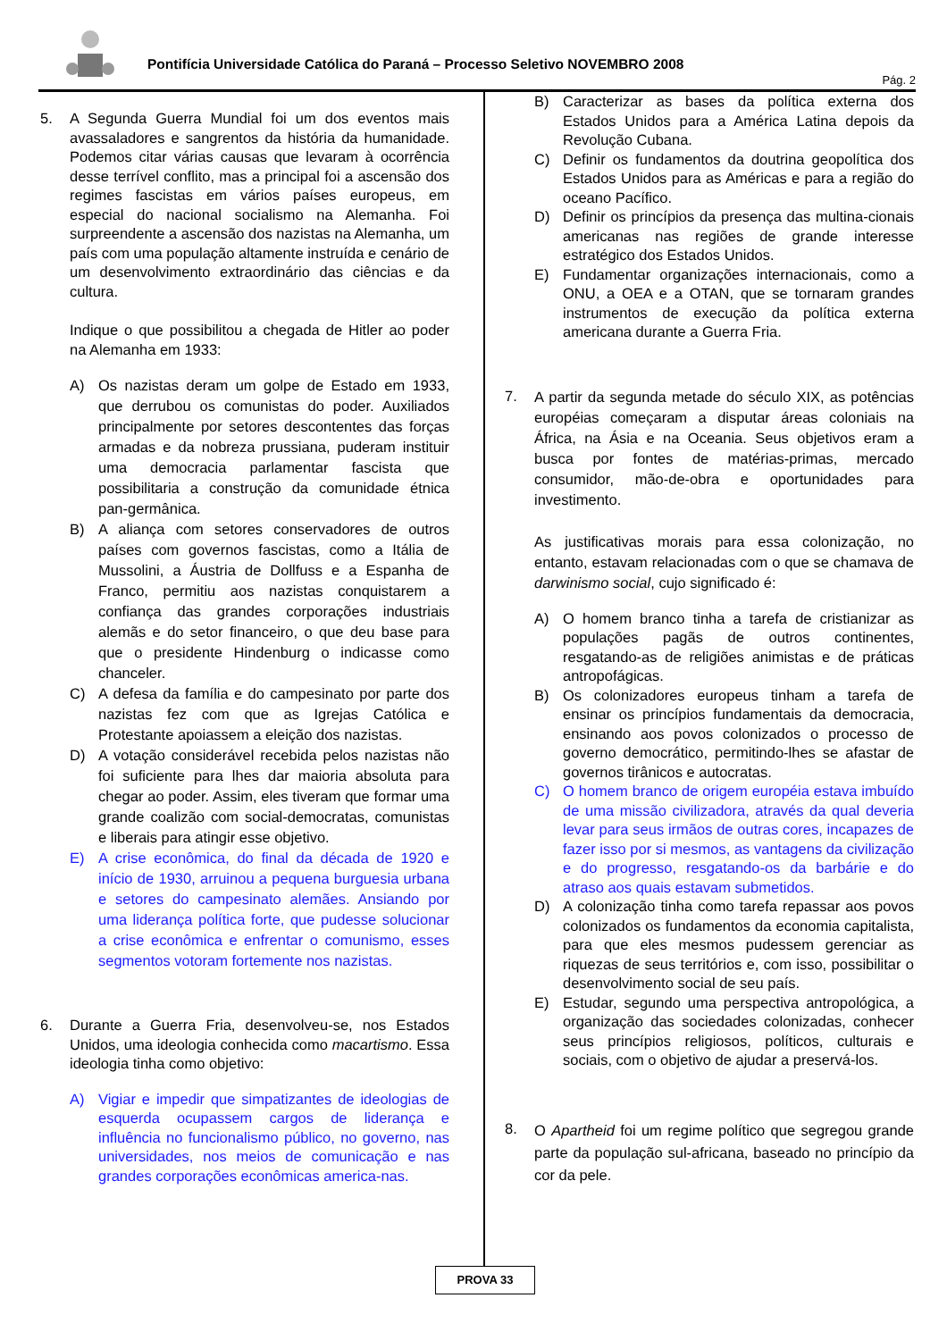Pontifícia Universidade Católica do Paraná – Processo Seletivo NOVEMBRO 2008
Pág. 2
5. A Segunda Guerra Mundial foi um dos eventos mais avassaladores e sangrentos da história da humanidade. Podemos citar várias causas que levaram à ocorrência desse terrível conflito, mas a principal foi a ascensão dos regimes fascistas em vários países europeus, em especial do nacional socialismo na Alemanha. Foi surpreendente a ascensão dos nazistas na Alemanha, um país com uma população altamente instruída e cenário de um desenvolvimento extraordinário das ciências e da cultura.
Indique o que possibilitou a chegada de Hitler ao poder na Alemanha em 1933:
A) Os nazistas deram um golpe de Estado em 1933, que derrubou os comunistas do poder. Auxiliados principalmente por setores descontentes das forças armadas e da nobreza prussiana, puderam instituir uma democracia parlamentar fascista que possibilitaria a construção da comunidade étnica pan-germânica.
B) A aliança com setores conservadores de outros países com governos fascistas, como a Itália de Mussolini, a Áustria de Dollfuss e a Espanha de Franco, permitiu aos nazistas conquistarem a confiança das grandes corporações industriais alemãs e do setor financeiro, o que deu base para que o presidente Hindenburg o indicasse como chanceler.
C) A defesa da família e do campesinato por parte dos nazistas fez com que as Igrejas Católica e Protestante apoiassem a eleição dos nazistas.
D) A votação considerável recebida pelos nazistas não foi suficiente para lhes dar maioria absoluta para chegar ao poder. Assim, eles tiveram que formar uma grande coalizão com social-democratas, comunistas e liberais para atingir esse objetivo.
E) A crise econômica, do final da década de 1920 e início de 1930, arruinou a pequena burguesia urbana e setores do campesinato alemães. Ansiando por uma liderança política forte, que pudesse solucionar a crise econômica e enfrentar o comunismo, esses segmentos votoram fortemente nos nazistas.
6. Durante a Guerra Fria, desenvolveu-se, nos Estados Unidos, uma ideologia conhecida como macartismo. Essa ideologia tinha como objetivo:
A) Vigiar e impedir que simpatizantes de ideologias de esquerda ocupassem cargos de liderança e influência no funcionalismo público, no governo, nas universidades, nos meios de comunicação e nas grandes corporações econômicas america-nas.
B) Caracterizar as bases da política externa dos Estados Unidos para a América Latina depois da Revolução Cubana.
C) Definir os fundamentos da doutrina geopolítica dos Estados Unidos para as Américas e para a região do oceano Pacífico.
D) Definir os princípios da presença das multina-cionais americanas nas regiões de grande interesse estratégico dos Estados Unidos.
E) Fundamentar organizações internacionais, como a ONU, a OEA e a OTAN, que se tornaram grandes instrumentos de execução da política externa americana durante a Guerra Fria.
7.
A partir da segunda metade do século XIX, as potências européias começaram a disputar áreas coloniais na África, na Ásia e na Oceania. Seus objetivos eram a busca por fontes de matérias-primas, mercado consumidor, mão-de-obra e oportunidades para investimento.
As justificativas morais para essa colonização, no entanto, estavam relacionadas com o que se chamava de darwinismo social, cujo significado é:
A) O homem branco tinha a tarefa de cristianizar as populações pagãs de outros continentes, resgatando-as de religiões animistas e de práticas antropofágicas.
B) Os colonizadores europeus tinham a tarefa de ensinar os princípios fundamentais da democracia, ensinando aos povos colonizados o processo de governo democrático, permitindo-lhes se afastar de governos tirânicos e autocratas.
C) O homem branco de origem européia estava imbuído de uma missão civilizadora, através da qual deveria levar para seus irmãos de outras cores, incapazes de fazer isso por si mesmos, as vantagens da civilização e do progresso, resgatando-os da barbárie e do atraso aos quais estavam submetidos.
D) A colonização tinha como tarefa repassar aos povos colonizados os fundamentos da economia capitalista, para que eles mesmos pudessem gerenciar as riquezas de seus territórios e, com isso, possibilitar o desenvolvimento social de seu país.
E) Estudar, segundo uma perspectiva antropológica, a organização das sociedades colonizadas, conhecer seus princípios religiosos, políticos, culturais e sociais, com o objetivo de ajudar a preservá-los.
8.
O Apartheid foi um regime político que segregou grande parte da população sul-africana, baseado no princípio da cor da pele.
PROVA 33